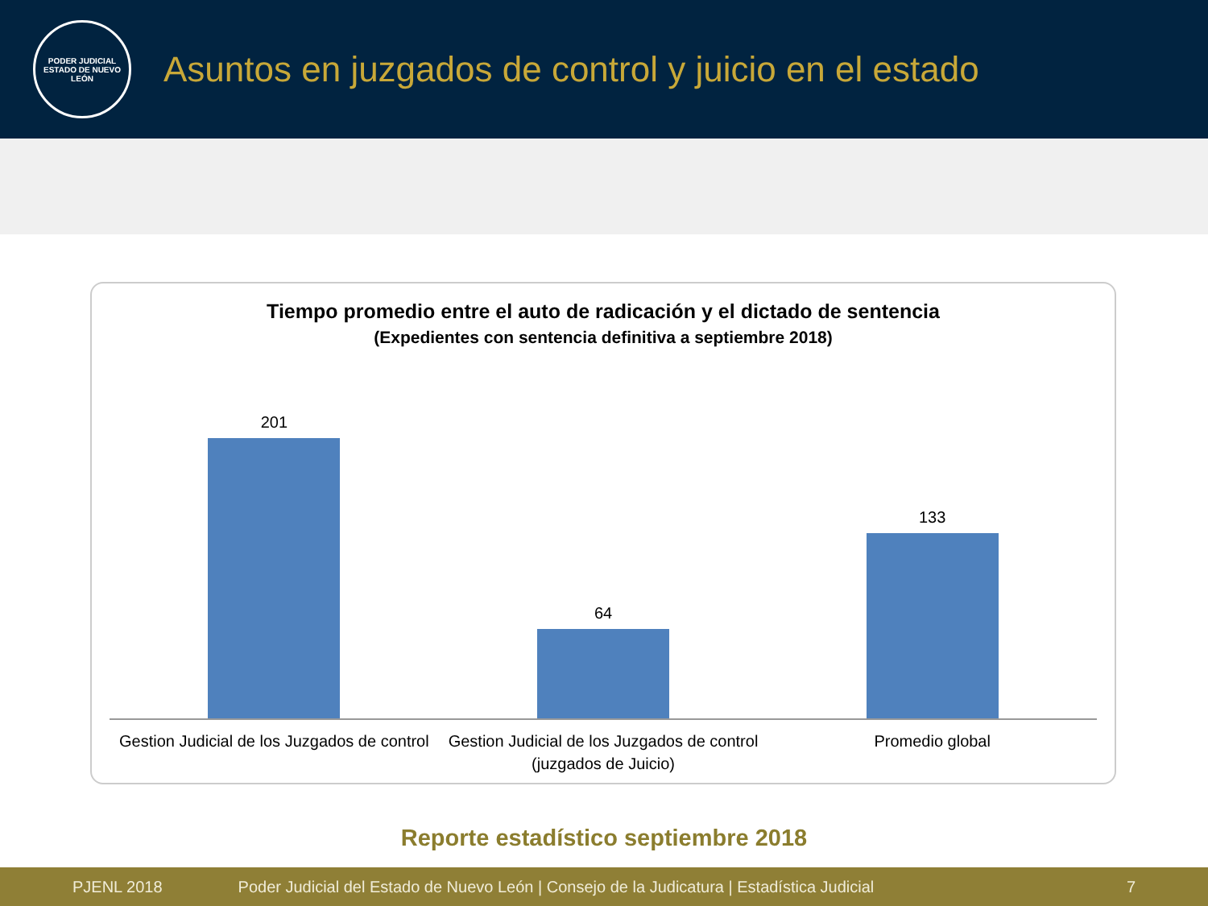PODER JUDICIAL
ESTADO DE NUEVO LEÓN
Asuntos en juzgados de control y juicio en el estado
Tiempo promedio entre el auto de radicación y el dictado de sentencia
(Expedientes con sentencia definitiva a septiembre 2018)
201 64 133
Gestion Judicial de los Juzgados de control
Gestion Judicial de los Juzgados de control (juzgados de Juicio)
Promedio global
Reporte estadístico septiembre 2018
PJENL 2018 Poder Judicial del Estado de Nuevo León | Consejo de la Judicatura | Estadística Judicial 7